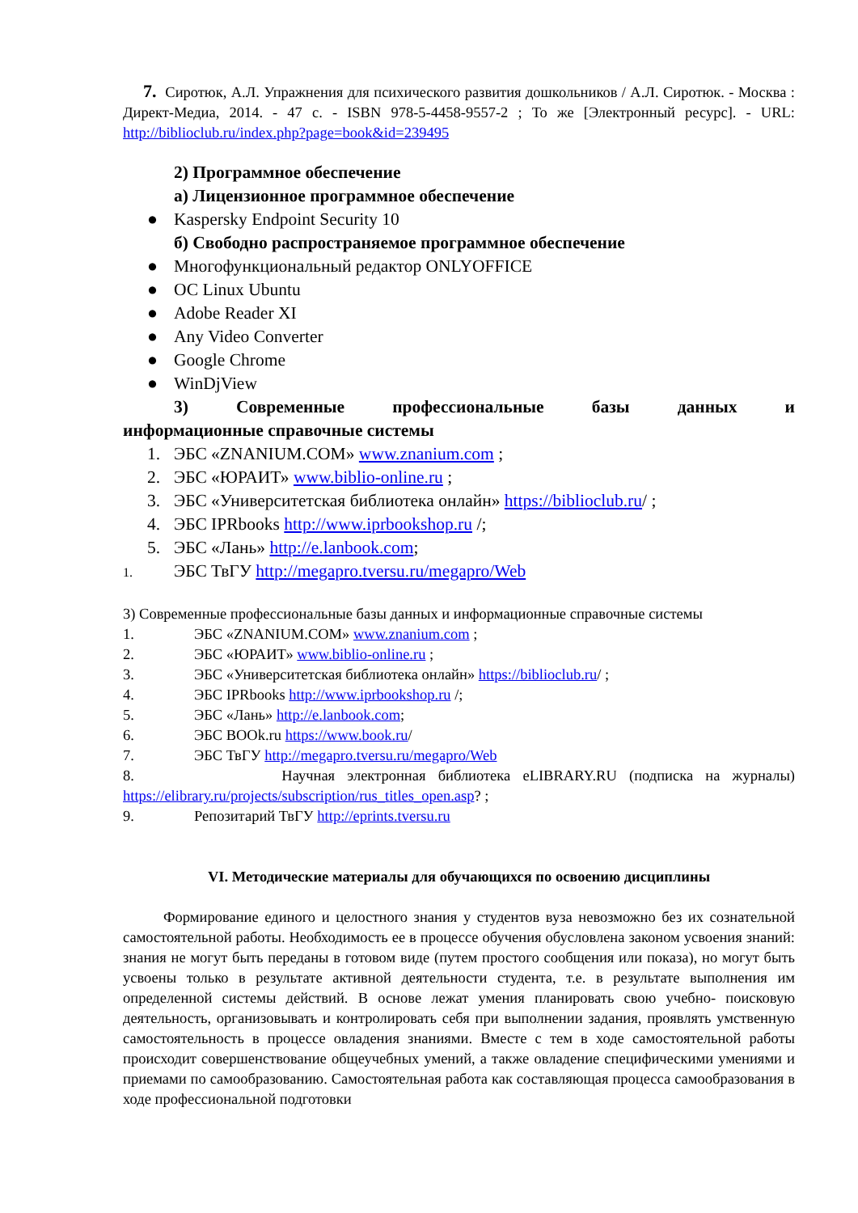7. Сиротюк, А.Л. Упражнения для психического развития дошкольников / А.Л. Сиротюк. - Москва : Директ-Медиа, 2014. - 47 с. - ISBN 978-5-4458-9557-2 ; То же [Электронный ресурс]. - URL: http://biblioclub.ru/index.php?page=book&id=239495
2) Программное обеспечение
а) Лицензионное программное обеспечение
● Kaspersky Endpoint Security 10
б) Свободно распространяемое программное обеспечение
● Многофункциональный редактор ONLYOFFICE
● ОС Linux Ubuntu
● Adobe Reader XI
● Any Video Converter
● Google Chrome
● WinDjView
3) Современные профессиональные базы данных и
информационные справочные системы
1. ЭБС «ZNANIUM.COM» www.znanium.com ;
2. ЭБС «ЮРАИТ» www.biblio-online.ru ;
3. ЭБС «Университетская библиотека онлайн» https://biblioclub.ru/ ;
4. ЭБС IPRbooks http://www.iprbookshop.ru /;
5. ЭБС «Лань» http://e.lanbook.com;
1. ЭБС ТвГУ http://megapro.tversu.ru/megapro/Web
3) Современные профессиональные базы данных и информационные справочные системы
1. ЭБС «ZNANIUM.COM» www.znanium.com ;
2. ЭБС «ЮРАИТ» www.biblio-online.ru ;
3. ЭБС «Университетская библиотека онлайн» https://biblioclub.ru/ ;
4. ЭБС IPRbooks http://www.iprbookshop.ru /;
5. ЭБС «Лань» http://e.lanbook.com;
6. ЭБС BOOk.ru https://www.book.ru/
7. ЭБС ТвГУ http://megapro.tversu.ru/megapro/Web
8. Научная электронная библиотека eLIBRARY.RU (подписка на журналы) https://elibrary.ru/projects/subscription/rus_titles_open.asp? ;
9. Репозитарий ТвГУ http://eprints.tversu.ru
VI. Методические материалы для обучающихся по освоению дисциплины
Формирование единого и целостного знания у студентов вуза невозможно без их сознательной самостоятельной работы. Необходимость ее в процессе обучения обусловлена законом усвоения знаний: знания не могут быть переданы в готовом виде (путем простого сообщения или показа), но могут быть усвоены только в результате активной деятельности студента, т.е. в результате выполнения им определенной системы действий. В основе лежат умения планировать свою учебно- поисковую деятельность, организовывать и контролировать себя при выполнении задания, проявлять умственную самостоятельность в процессе овладения знаниями. Вместе с тем в ходе самостоятельной работы происходит совершенствование общеучебных умений, а также овладение специфическими умениями и приемами по самообразованию. Самостоятельная работа как составляющая процесса самообразования в ходе профессиональной подготовки